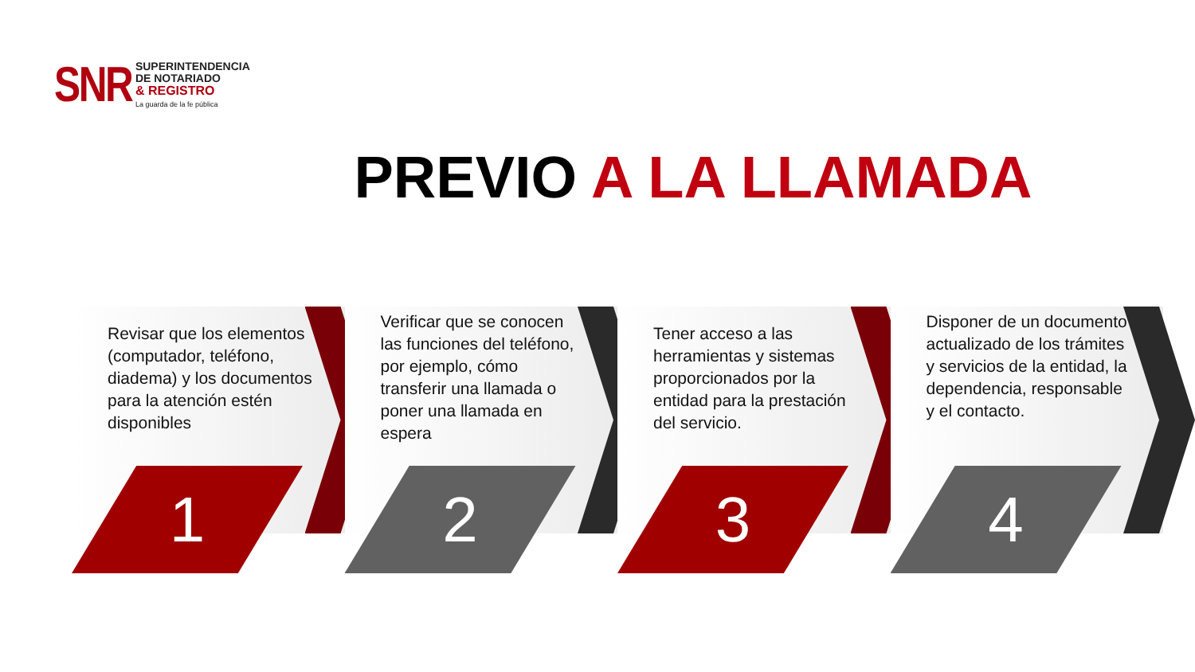SNR
SUPERINTENDENCIA
DE NOTARIADO
& REGISTRO
La guarda de la fe pública
PREVIO A LA LLAMADA
Revisar que los elementos (computador, teléfono, diadema) y los documentos para la atención estén disponibles
1
Verificar que se conocen las funciones del teléfono, por ejemplo, cómo transferir una llamada o poner una llamada en espera
2
Tener acceso a las herramientas y sistemas proporcionados por la entidad para la prestación del servicio.
3
Disponer de un documento actualizado de los trámites y servicios de la entidad, la dependencia, responsable y el contacto.
4